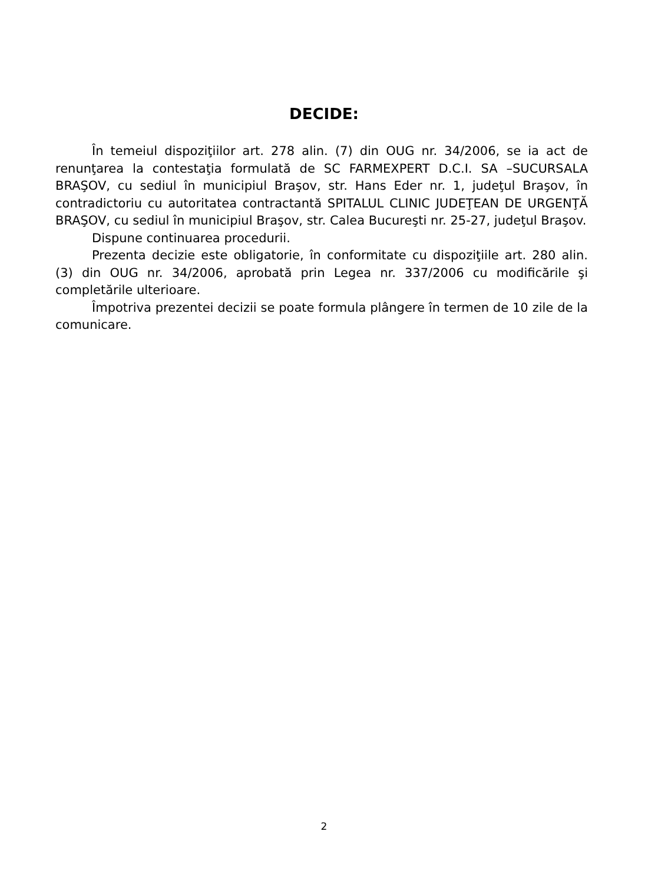DECIDE:
În temeiul dispoziţiilor art. 278 alin. (7) din OUG nr. 34/2006, se ia act de renunţarea la contestaţia formulată de SC FARMEXPERT D.C.I. SA –SUCURSALA BRAŞOV, cu sediul în municipiul Braşov, str. Hans Eder nr. 1, judeţul Braşov, în contradictoriu cu autoritatea contractantă SPITALUL CLINIC JUDEŢEAN DE URGENŢĂ BRAŞOV, cu sediul în municipiul Braşov, str. Calea Bucureşti nr. 25-27, judeţul Braşov.
Dispune continuarea procedurii.
Prezenta decizie este obligatorie, în conformitate cu dispoziţiile art. 280 alin. (3) din OUG nr. 34/2006, aprobată prin Legea nr. 337/2006 cu modificările şi completările ulterioare.
Împotriva prezentei decizii se poate formula plângere în termen de 10 zile de la comunicare.
2